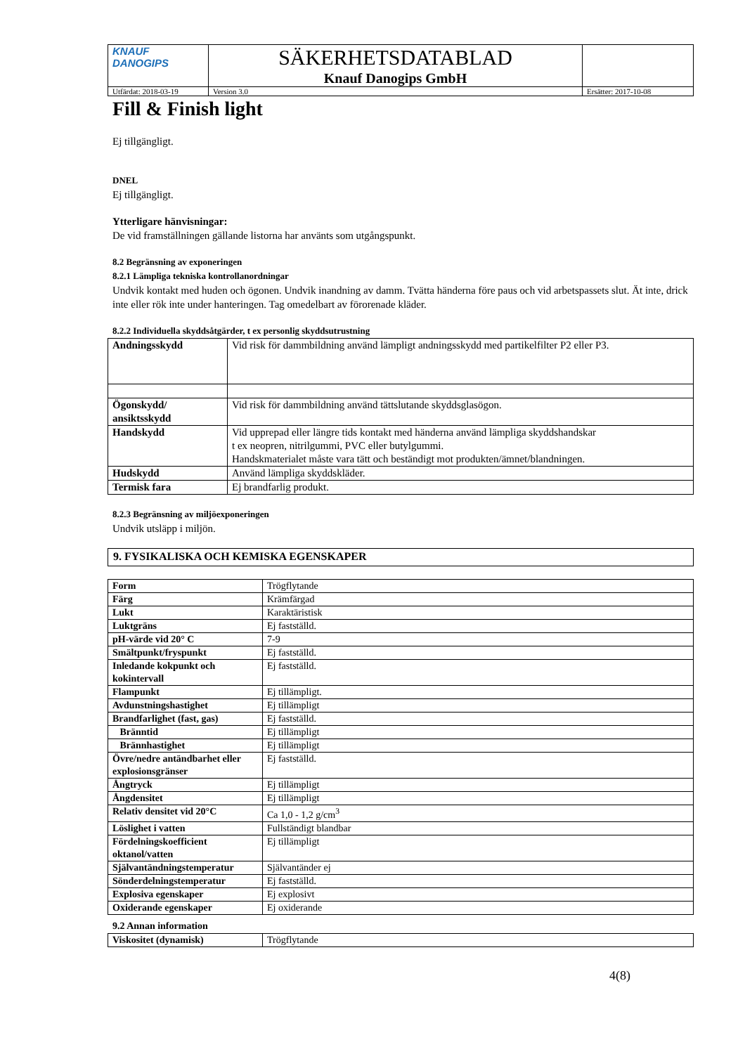| KNAUF DANOGIPS | SÄKERHETSDATABLAD Knauf Danogips GmbH | | |
| Utfärdat: 2018-03-19 | | Version 3.0 | Ersätter: 2017-10-08 |
Fill & Finish light
Ej tillgängligt.
DNEL
Ej tillgängligt.
Ytterligare hänvisningar:
De vid framställningen gällande listorna har använts som utgångspunkt.
8.2 Begränsning av exponeringen
8.2.1 Lämpliga tekniska kontrollanordningar
Undvik kontakt med huden och ögonen. Undvik inandning av damm. Tvätta händerna före paus och vid arbetspassets slut. Ät inte, drick inte eller rök inte under hanteringen. Tag omedelbart av förorenade kläder.
8.2.2 Individuella skyddsåtgärder, t ex personlig skyddsutrustning
| Andningsskydd | Vid risk för dammbildning använd lämpligt andningsskydd med partikelfilter P2 eller P3. |
| Ögonskydd/ ansiktsskydd | Vid risk för dammbildning använd tättslutande skyddsglasögon. |
| Handskydd | Vid upprepad eller längre tids kontakt med händerna använd lämpliga skyddshandskar t ex neopren, nitrilgummi, PVC eller butylgummi. Handskmaterialet måste vara tätt och beständigt mot produkten/ämnet/blandningen. |
| Hudskydd | Använd lämpliga skyddskläder. |
| Termisk fara | Ej brandfarlig produkt. |
8.2.3 Begränsning av miljöexponeringen
Undvik utsläpp i miljön.
9. FYSIKALISKA OCH KEMISKA EGENSKAPER
| Form | Trögflytande |
| Färg | Krämfärgad |
| Lukt | Karaktäristisk |
| Luktgräns | Ej fastställd. |
| pH-värde vid 20° C | 7-9 |
| Smältpunkt/fryspunkt | Ej fastställd. |
| Inledande kokpunkt och kokintervall | Ej fastställd. |
| Flampunkt | Ej tillämpligt. |
| Avdunstningshastighet | Ej tillämpligt |
| Brandfarlighet (fast, gas) | Ej fastställd. |
| Bränntid | Ej tillämpligt |
| Brännhastighet | Ej tillämpligt |
| Övre/nedre antändbarhet eller explosionsgränser | Ej fastställd. |
| Ångtryck | Ej tillämpligt |
| Ångdensitet | Ej tillämpligt |
| Relativ densitet vid 20°C | Ca 1,0 - 1,2 g/cm<sup>3</sup> |
| Löslighet i vatten | Fullständigt blandbar |
| Fördelningskoefficient oktanol/vatten | Ej tillämpligt |
| Självantändningstemperatur | Självantänder ej |
| Sönderdelningstemperatur | Ej fastställd. |
| Explosiva egenskaper | Ej explosivt |
| Oxiderande egenskaper | Ej oxiderande |
9.2 Annan information
| Viskositet (dynamisk) | Trögflytande |
4(8)